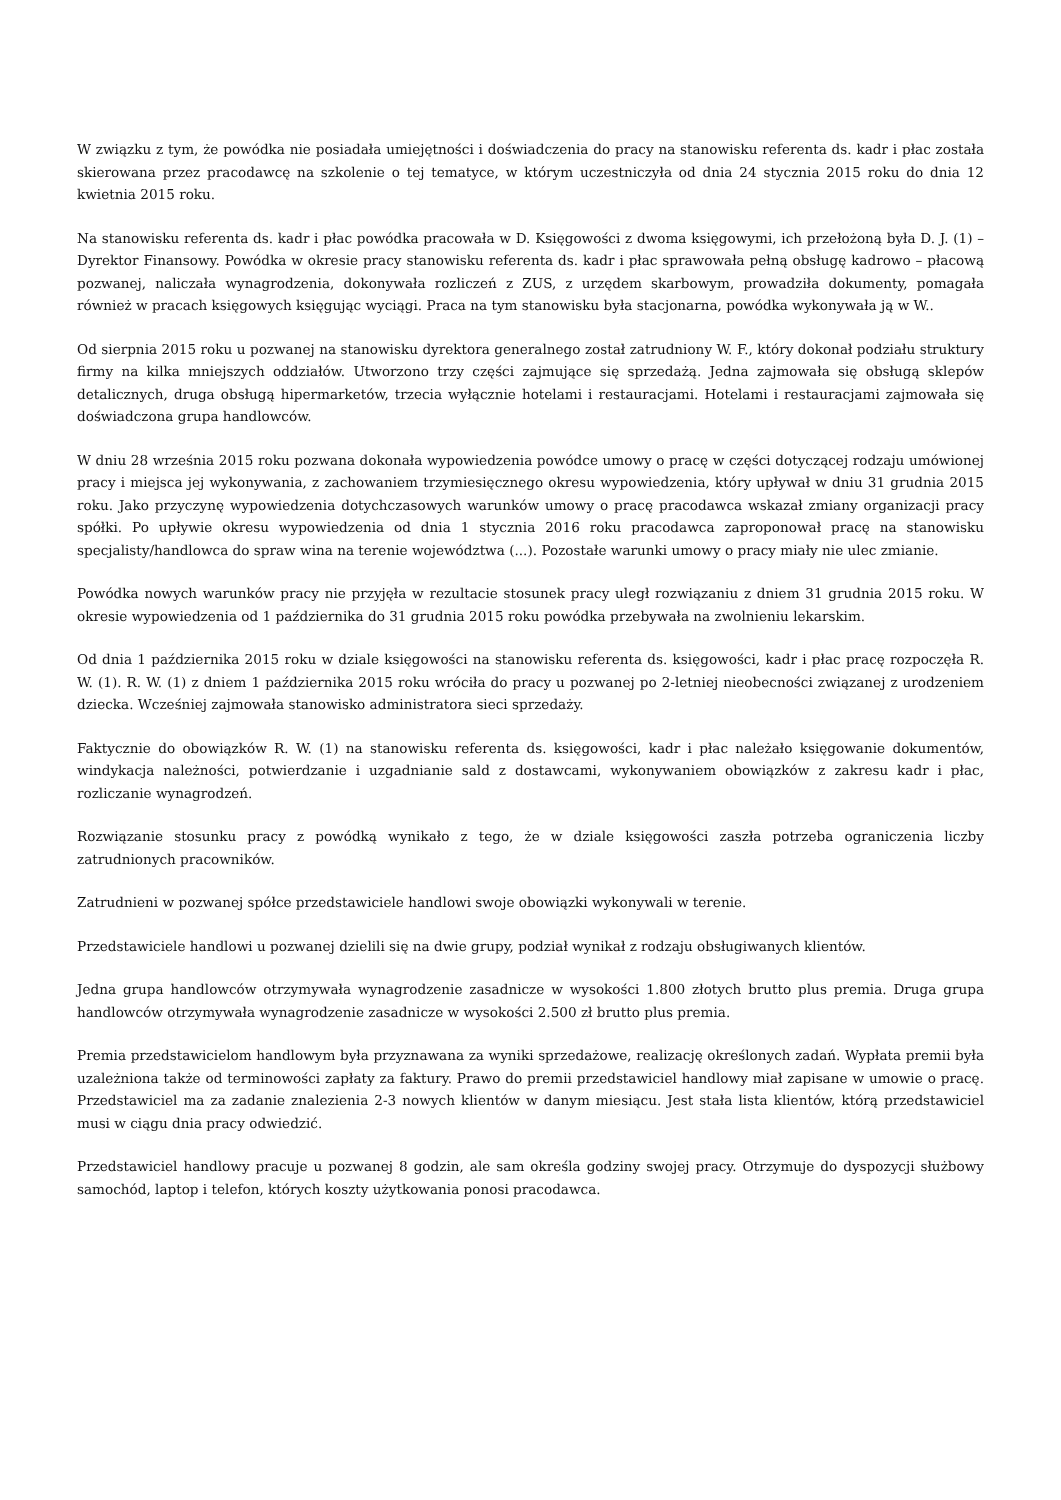W związku z tym, że powódka nie posiadała umiejętności i doświadczenia do pracy na stanowisku referenta ds. kadr i płac została skierowana przez pracodawcę na szkolenie o tej tematyce, w którym uczestniczyła od dnia 24 stycznia 2015 roku do dnia 12 kwietnia 2015 roku.
Na stanowisku referenta ds. kadr i płac powódka pracowała w D. Księgowości z dwoma księgowymi, ich przełożoną była D. J. (1) – Dyrektor Finansowy. Powódka w okresie pracy stanowisku referenta ds. kadr i płac sprawowała pełną obsługę kadrowo – płacową pozwanej, naliczała wynagrodzenia, dokonywała rozliczeń z ZUS, z urzędem skarbowym, prowadziła dokumenty, pomagała również w pracach księgowych księgując wyciągi. Praca na tym stanowisku była stacjonarna, powódka wykonywała ją w W..
Od sierpnia 2015 roku u pozwanej na stanowisku dyrektora generalnego został zatrudniony W. F., który dokonał podziału struktury firmy na kilka mniejszych oddziałów. Utworzono trzy części zajmujące się sprzedażą. Jedna zajmowała się obsługą sklepów detalicznych, druga obsługą hipermarketów, trzecia wyłącznie hotelami i restauracjami. Hotelami i restauracjami zajmowała się doświadczona grupa handlowców.
W dniu 28 września 2015 roku pozwana dokonała wypowiedzenia powódce umowy o pracę w części dotyczącej rodzaju umówionej pracy i miejsca jej wykonywania, z zachowaniem trzymiesięcznego okresu wypowiedzenia, który upływał w dniu 31 grudnia 2015 roku. Jako przyczynę wypowiedzenia dotychczasowych warunków umowy o pracę pracodawca wskazał zmiany organizacji pracy spółki. Po upływie okresu wypowiedzenia od dnia 1 stycznia 2016 roku pracodawca zaproponował pracę na stanowisku specjalisty/handlowca do spraw wina na terenie województwa (...). Pozostałe warunki umowy o pracy miały nie ulec zmianie.
Powódka nowych warunków pracy nie przyjęła w rezultacie stosunek pracy uległ rozwiązaniu z dniem 31 grudnia 2015 roku. W okresie wypowiedzenia od 1 października do 31 grudnia 2015 roku powódka przebywała na zwolnieniu lekarskim.
Od dnia 1 października 2015 roku w dziale księgowości na stanowisku referenta ds. księgowości, kadr i płac pracę rozpoczęła R. W. (1). R. W. (1) z dniem 1 października 2015 roku wróciła do pracy u pozwanej po 2-letniej nieobecności związanej z urodzeniem dziecka. Wcześniej zajmowała stanowisko administratora sieci sprzedaży.
Faktycznie do obowiązków R. W. (1) na stanowisku referenta ds. księgowości, kadr i płac należało księgowanie dokumentów, windykacja należności, potwierdzanie i uzgadnianie sald z dostawcami, wykonywaniem obowiązków z zakresu kadr i płac, rozliczanie wynagrodzeń.
Rozwiązanie stosunku pracy z powódką wynikało z tego, że w dziale księgowości zaszła potrzeba ograniczenia liczby zatrudnionych pracowników.
Zatrudnieni w pozwanej spółce przedstawiciele handlowi swoje obowiązki wykonywali w terenie.
Przedstawiciele handlowi u pozwanej dzielili się na dwie grupy, podział wynikał z rodzaju obsługiwanych klientów.
Jedna grupa handlowców otrzymywała wynagrodzenie zasadnicze w wysokości 1.800 złotych brutto plus premia. Druga grupa handlowców otrzymywała wynagrodzenie zasadnicze w wysokości 2.500 zł brutto plus premia.
Premia przedstawicielom handlowym była przyznawana za wyniki sprzedażowe, realizację określonych zadań. Wypłata premii była uzależniona także od terminowości zapłaty za faktury. Prawo do premii przedstawiciel handlowy miał zapisane w umowie o pracę. Przedstawiciel ma za zadanie znalezienia 2-3 nowych klientów w danym miesiącu. Jest stała lista klientów, którą przedstawiciel musi w ciągu dnia pracy odwiedzić.
Przedstawiciel handlowy pracuje u pozwanej 8 godzin, ale sam określa godziny swojej pracy. Otrzymuje do dyspozycji służbowy samochód, laptop i telefon, których koszty użytkowania ponosi pracodawca.